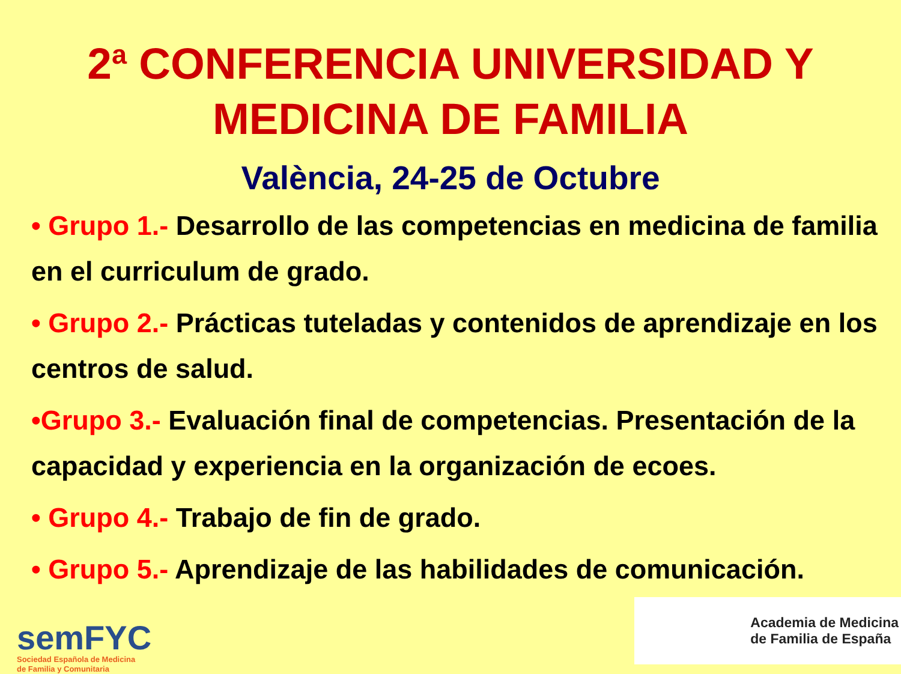2<sup>a</sup> CONFERENCIA UNIVERSIDAD Y
MEDICINA DE FAMILIA
València, 24-25 de Octubre
• Grupo 1.- Desarrollo de las competencias en medicina de familia en el curriculum de grado.
• Grupo 2.- Prácticas tuteladas y contenidos de aprendizaje en los centros de salud.
•Grupo 3.- Evaluación final de competencias. Presentación de la capacidad y experiencia en la organización de ecoes.
• Grupo 4.- Trabajo de fin de grado.
• Grupo 5.- Aprendizaje de las habilidades de comunicación.
semFYC
Sociedad Española de Medicina
de Familia y Comunitaria
Academia de Medicina
de Familia de España